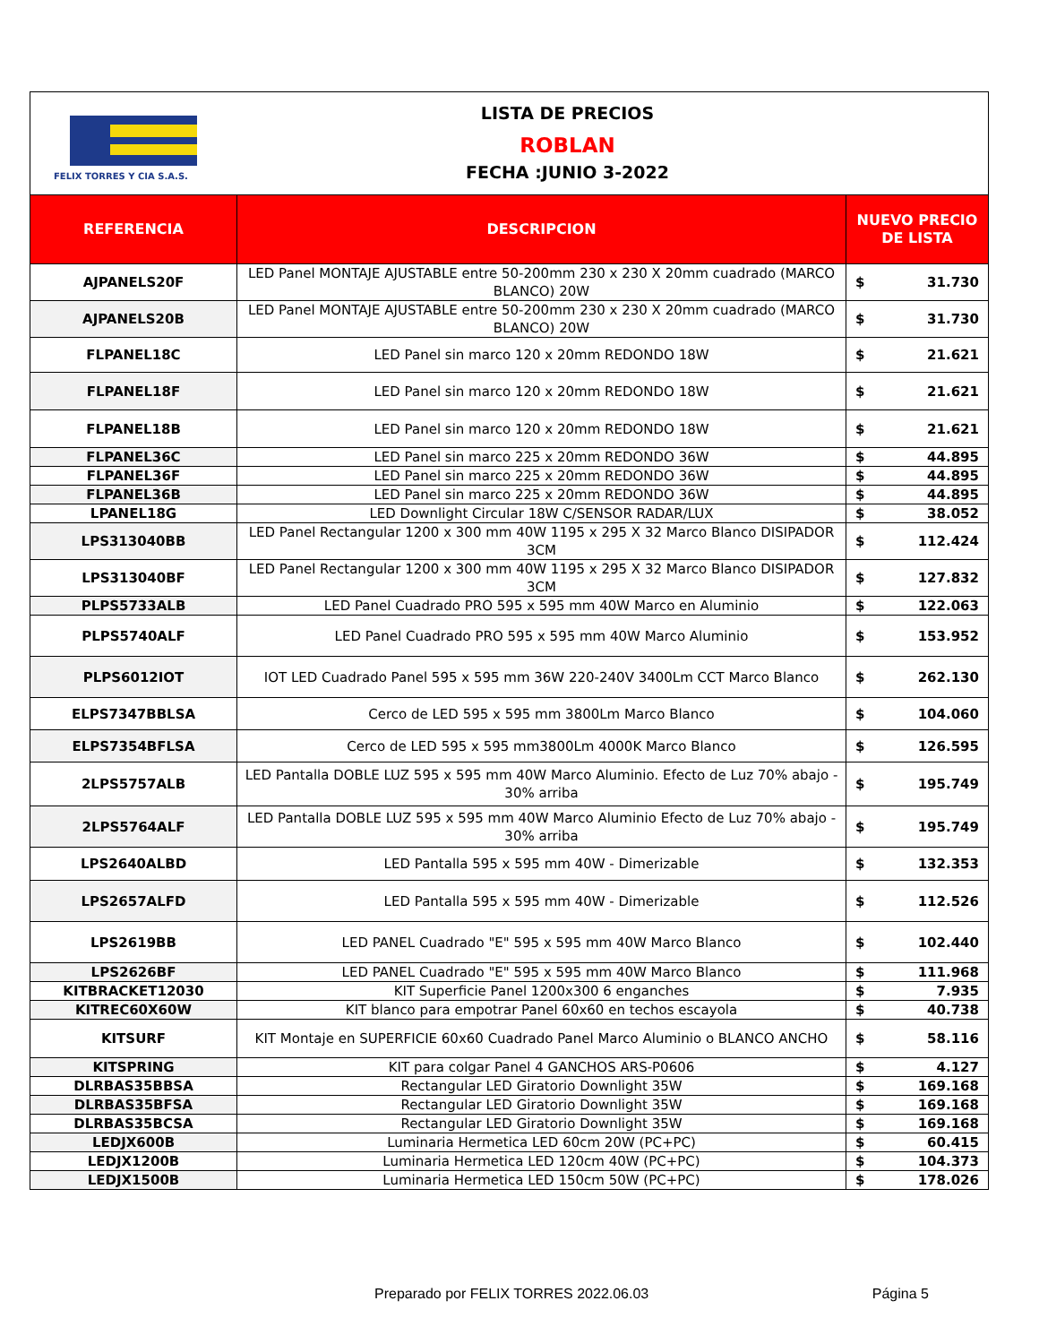FELIX TORRES Y CIA S.A.S.
LISTA DE PRECIOS
ROBLAN
FECHA :JUNIO 3-2022
| REFERENCIA | DESCRIPCION | NUEVO PRECIO DE LISTA | |
| --- | --- | --- | --- |
| AJPANELS20F | LED Panel MONTAJE AJUSTABLE entre 50-200mm 230 x 230 X 20mm cuadrado (MARCO BLANCO) 20W | $ | 31.730 |
| AJPANELS20B | LED Panel MONTAJE AJUSTABLE entre 50-200mm 230 x 230 X 20mm cuadrado (MARCO BLANCO) 20W | $ | 31.730 |
| FLPANEL18C | LED Panel sin marco 120 x 20mm REDONDO 18W | $ | 21.621 |
| FLPANEL18F | LED Panel sin marco 120 x 20mm REDONDO 18W | $ | 21.621 |
| FLPANEL18B | LED Panel sin marco 120 x 20mm REDONDO 18W | $ | 21.621 |
| FLPANEL36C | LED Panel sin marco 225 x 20mm REDONDO 36W | $ | 44.895 |
| FLPANEL36F | LED Panel sin marco 225 x 20mm REDONDO 36W | $ | 44.895 |
| FLPANEL36B | LED Panel sin marco 225 x 20mm REDONDO 36W | $ | 44.895 |
| LPANEL18G | LED Downlight Circular 18W C/SENSOR RADAR/LUX | $ | 38.052 |
| LPS313040BB | LED Panel Rectangular 1200 x 300 mm 40W 1195 x 295 X 32 Marco Blanco DISIPADOR 3CM | $ | 112.424 |
| LPS313040BF | LED Panel Rectangular 1200 x 300 mm 40W 1195 x 295 X 32 Marco Blanco DISIPADOR 3CM | $ | 127.832 |
| PLPS5733ALB | LED Panel Cuadrado PRO 595 x 595 mm 40W Marco en Aluminio | $ | 122.063 |
| PLPS5740ALF | LED Panel Cuadrado PRO 595 x 595 mm 40W Marco Aluminio | $ | 153.952 |
| PLPS6012IOT | IOT LED Cuadrado Panel 595 x 595 mm 36W 220-240V 3400Lm CCT Marco Blanco | $ | 262.130 |
| ELPS7347BBLSA | Cerco de LED 595 x 595 mm 3800Lm Marco Blanco | $ | 104.060 |
| ELPS7354BFLSA | Cerco de LED 595 x 595 mm3800Lm 4000K Marco Blanco | $ | 126.595 |
| 2LPS5757ALB | LED Pantalla DOBLE LUZ 595 x 595 mm 40W Marco Aluminio. Efecto de Luz 70% abajo - 30% arriba | $ | 195.749 |
| 2LPS5764ALF | LED Pantalla DOBLE LUZ 595 x 595 mm 40W Marco Aluminio Efecto de Luz 70% abajo - 30% arriba | $ | 195.749 |
| LPS2640ALBD | LED Pantalla 595 x 595 mm 40W - Dimerizable | $ | 132.353 |
| LPS2657ALFD | LED Pantalla 595 x 595 mm 40W - Dimerizable | $ | 112.526 |
| LPS2619BB | LED PANEL Cuadrado "E" 595 x 595 mm 40W Marco Blanco | $ | 102.440 |
| LPS2626BF | LED PANEL Cuadrado "E" 595 x 595 mm 40W Marco Blanco | $ | 111.968 |
| KITBRACKET12030 | KIT Superficie Panel 1200x300 6 enganches | $ | 7.935 |
| KITREC60X60W | KIT blanco para empotrar Panel 60x60 en techos escayola | $ | 40.738 |
| KITSURF | KIT Montaje en SUPERFICIE 60x60 Cuadrado Panel Marco Aluminio o BLANCO ANCHO | $ | 58.116 |
| KITSPRING | KIT para colgar Panel 4 GANCHOS ARS-P0606 | $ | 4.127 |
| DLRBAS35BBSA | Rectangular LED Giratorio Downlight 35W | $ | 169.168 |
| DLRBAS35BFSA | Rectangular LED Giratorio Downlight 35W | $ | 169.168 |
| DLRBAS35BCSA | Rectangular LED Giratorio Downlight 35W | $ | 169.168 |
| LEDJX600B | Luminaria Hermetica LED 60cm 20W (PC+PC) | $ | 60.415 |
| LEDJX1200B | Luminaria Hermetica LED 120cm 40W (PC+PC) | $ | 104.373 |
| LEDJX1500B | Luminaria Hermetica LED 150cm 50W (PC+PC) | $ | 178.026 |
Preparado por FELIX TORRES 2022.06.03 Página 5